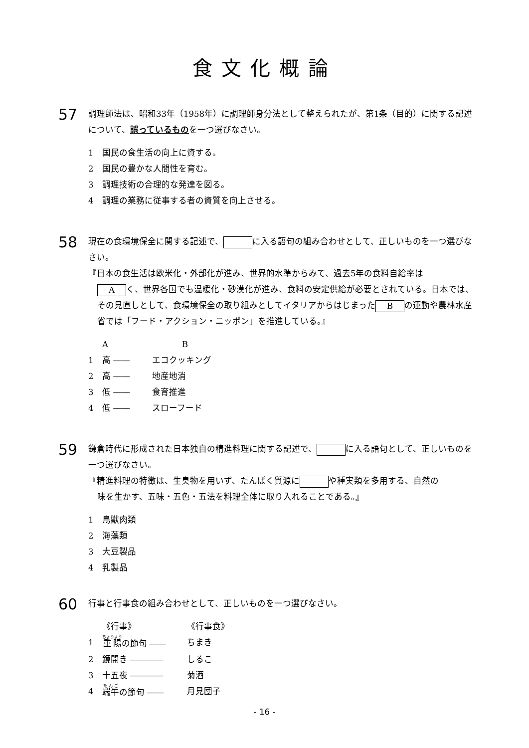食文化概論
57
調理師法は、昭和33年（1958年）に調理師身分法として整えられたが、第1条（目的）に関する記述について、誤っているものを一つ選びなさい。
1 国民の食生活の向上に資する。
2 国民の豊かな人間性を育む。
3 調理技術の合理的な発達を図る。
4 調理の業務に従事する者の資質を向上させる。
58
現在の食環境保全に関する記述で、 に入る語句の組み合わせとして、正しいものを一つ選びなさい。
『日本の食生活は欧米化・外部化が進み、世界的水準からみて、過去5年の食料自給率は
Aく、世界各国でも温暖化・砂漠化が進み、食料の安定供給が必要とされている。日本では、その見直しとして、食環境保全の取り組みとしてイタリアからはじまった B の運動や農林水産省では「フード・アクション・ニッポン」を推進している。』
A B
1 高 ―― エコクッキング
2 高 ―― 地産地消
3 低 ―― 食育推進
4 低 ―― スローフード
59
鎌倉時代に形成された日本独自の精進料理に関する記述で、 に入る語句として、正しいものを一つ選びなさい。
『精進料理の特徴は、生臭物を用いず、たんぱく質源に や種実類を多用する、自然の
味を生かす、五味・五色・五法を料理全体に取り入れることである。』
1 鳥獣肉類
2 海藻類
3 大豆製品
4 乳製品
60
行事と行事食の組み合わせとして、正しいものを一つ選びなさい。
《行事》 《行事食》
1 重陽の節句 ―― ちまき
2 鏡開き ―――― しるこ
3 十五夜 ―――― 菊酒
4 端午の節句 ―― 月見団子
- 16 -